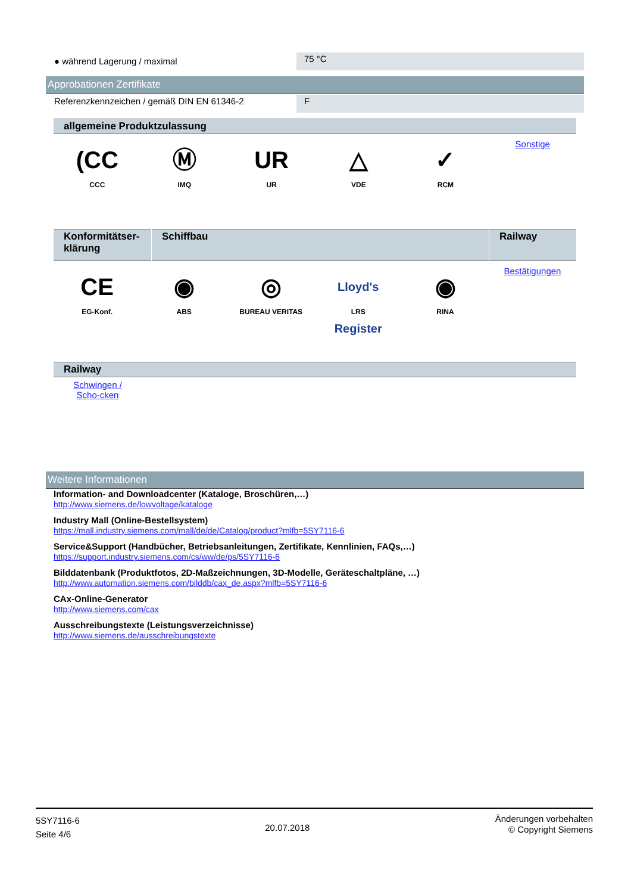● während Lagerung / maximal
75 °C
Approbationen Zertifikate
Referenzkennzeichen / gemäß DIN EN 61346-2 F
allgemeine Produktzulassung
| (CC CCC | Ⓜ IMQ | UR UR | △ VDE | ✓ RCM | Sonstige |
| Konformitätser-klärung | Schiffbau | Railway |
| --- | --- | --- |
| CE EG-Konf. | ◉ ABS | ◎ BUREAU VERITAS | Lloyd's Register LRS | ◉ RINA | Bestätigungen |
Railway
Schwingen / Scho-cken
Weitere Informationen
Information- and Downloadcenter (Kataloge, Broschüren,…)
http://www.siemens.de/lowvoltage/kataloge
Industry Mall (Online-Bestellsystem)
https://mall.industry.siemens.com/mall/de/de/Catalog/product?mlfb=5SY7116-6
Service&Support (Handbücher, Betriebsanleitungen, Zertifikate, Kennlinien, FAQs,…)
https://support.industry.siemens.com/cs/ww/de/ps/5SY7116-6
Bilddatenbank (Produktfotos, 2D-Maßzeichnungen, 3D-Modelle, Geräteschaltpläne, …)
http://www.automation.siemens.com/bilddb/cax_de.aspx?mlfb=5SY7116-6
CAx-Online-Generator
http://www.siemens.com/cax
Ausschreibungstexte (Leistungsverzeichnisse)
http://www.siemens.de/ausschreibungstexte
5SY7116-6
Seite 4/6
20.07.2018
Änderungen vorbehalten
© Copyright Siemens